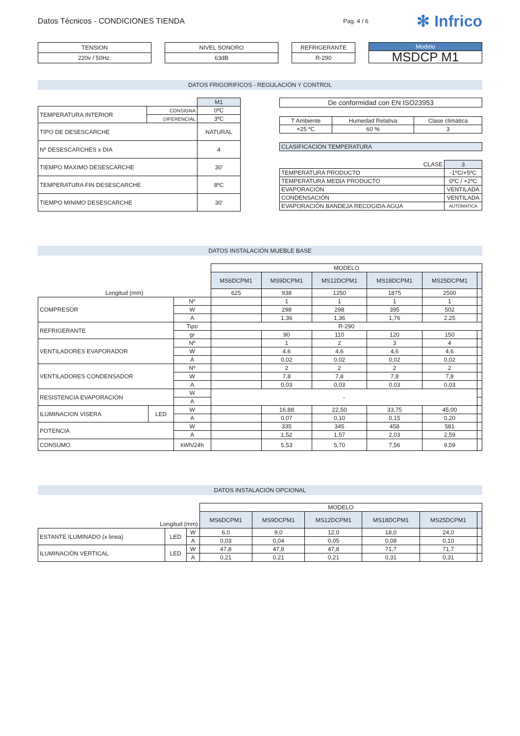Datos Técnicos - CONDICIONES TIENDA
Pag. 4 / 6
✻ Infrico
| TENSION |
| --- |
| 220v / 50Hz. |
| NIVEL SONORO |
| --- |
| 63dB |
| REFRIGERANTE |
| --- |
| R-290 |
| Modelo |
| --- |
| MSDCP M1 |
DATOS FRIGORIFICOS - REGULACIÓN Y CONTROL
| | | M1 |
| TEMPERATURA INTERIOR | CONSIGNA | 0ºC |
| | DIFERENCIAL | 3ºC |
| TIPO DE DESESCARCHE | | NATURAL |
| Nº DESESCARCHES x DIA | | 4 |
| TIEMPO MAXIMO DESESCARCHE | | 30' |
| TEMPERATURA FIN DESESCARCHE | | 8ºC |
| TIEMPO MINIMO DESESCARCHE | | 30' |
| De conformidad con EN ISO23953 |
| T Ambiente | Humedad Relativa | Clase climática |
| +25 ºC | 60 % | 3 |
| CLASIFICACIÓN TEMPERATURA |
| CLASE | 3 |
| TEMPERATURA PRODUCTO | -1ºC/+5ºC |
| TEMPERATURA MEDIA PRODUCTO | 0ºC / +2ºC |
| EVAPORACIÓN | VENTILADA |
| CONDENSACIÓN | VENTILADA |
| EVAPORACIÓN BANDEJA RECOGIDA AGUA | AUTOMATICA |
DATOS INSTALACIÓN MUEBLE BASE
| | | | MODELO | | | | | |
| | | | MS6DCPM1 | MS9DCPM1 | MS12DCPM1 | MS18DCPM1 | MS25DCPM1 | |
| Longitud (mm) | | | 625 | 938 | 1250 | 1875 | 2500 | |
| COMPRESOR | | Nº | | 1 | 1 | 1 | 1 | |
| | | W | | 298 | 298 | 395 | 502 | |
| | | A | | 1,36 | 1,36 | 1,76 | 2,25 | |
| REFRIGERANTE | | Tipo | R-290 | | | | | |
| | | gr | | 90 | 110 | 120 | 150 | |
| VENTILADORES EVAPORADOR | | Nº | | 1 | 2 | 3 | 4 | |
| | | W | | 4,6 | 4,6 | 4,6 | 4,6 | |
| | | A | | 0,02 | 0,02 | 0,02 | 0,02 | |
| VENTILADORES CONDENSADOR | | Nº | | 2 | 2 | 2 | 2 | |
| | | W | | 7,8 | 7,8 | 7,8 | 7,8 | |
| | | A | | 0,03 | 0,03 | 0,03 | 0,03 | |
| RESISTENCIA EVAPORACIÓN | | W | - | | | | | |
| | | A | | | | | | |
| ILUMINACION VISERA | LED | W | | 16,88 | 22,50 | 33,75 | 45,00 | |
| | | A | | 0,07 | 0,10 | 0,15 | 0,20 | |
| POTENCIA | | W | | 335 | 345 | 458 | 581 | |
| | | A | | 1,52 | 1,57 | 2,03 | 2,59 | |
| CONSUMO | | kWh/24h | | 5,53 | 5,70 | 7,56 | 9,59 | |
DATOS INSTALACIÓN OPCIONAL
| | | | MODELO | | | | | |
| Longitud (mm) | | | MS6DCPM1 | MS9DCPM1 | MS12DCPM1 | MS18DCPM1 | MS25DCPM1 | |
| ESTANTE ILUMINADO (x linea) | LED | W | 6,0 | 9,0 | 12,0 | 18,0 | 24,0 | |
| | | A | 0,03 | 0,04 | 0,05 | 0,08 | 0,10 | |
| ILUMINACIÓN VERTICAL | LED | W | 47,8 | 47,8 | 47,8 | 71,7 | 71,7 | |
| | | A | 0,21 | 0,21 | 0,21 | 0,31 | 0,31 | |